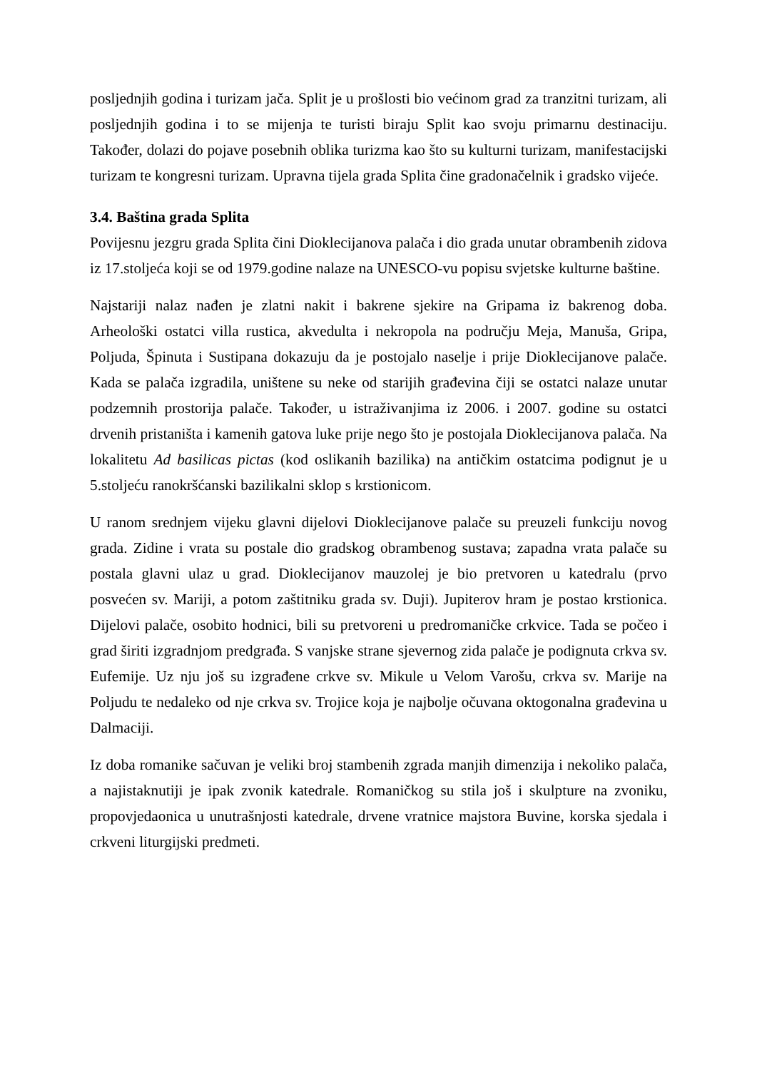posljednjih godina i turizam jača. Split je u prošlosti bio većinom grad za tranzitni turizam, ali posljednjih godina i to se mijenja te turisti biraju Split kao svoju primarnu destinaciju. Također, dolazi do pojave posebnih oblika turizma kao što su kulturni turizam, manifestacijski turizam te kongresni turizam. Upravna tijela grada Splita čine gradonačelnik i gradsko vijeće.
3.4. Baština grada Splita
Povijesnu jezgru grada Splita čini Dioklecijanova palača i dio grada unutar obrambenih zidova iz 17.stoljeća koji se od 1979.godine nalaze na UNESCO-vu popisu svjetske kulturne baštine.
Najstariji nalaz nađen je zlatni nakit i bakrene sjekire na Gripama iz bakrenog doba. Arheološki ostatci villa rustica, akvedulta i nekropola na području Meja, Manuša, Gripa, Poljuda, Špinuta i Sustipana dokazuju da je postojalo naselje i prije Dioklecijanove palače. Kada se palača izgradila, uništene su neke od starijih građevina čiji se ostatci nalaze unutar podzemnih prostorija palače. Također, u istraživanjima iz 2006. i 2007. godine su ostatci drvenih pristaništa i kamenih gatova luke prije nego što je postojala Dioklecijanova palača. Na lokalitetu Ad basilicas pictas (kod oslikanih bazilika) na antičkim ostatcima podignut je u 5.stoljeću ranokršćanski bazilikalni sklop s krstionicom.
U ranom srednjem vijeku glavni dijelovi Dioklecijanove palače su preuzeli funkciju novog grada. Zidine i vrata su postale dio gradskog obrambenog sustava; zapadna vrata palače su postala glavni ulaz u grad. Dioklecijanov mauzolej je bio pretvoren u katedralu (prvo posvećen sv. Mariji, a potom zaštitniku grada sv. Duji). Jupiterov hram je postao krstionica. Dijelovi palače, osobito hodnici, bili su pretvoreni u predromaničke crkvice. Tada se počeo i grad širiti izgradnjom predgrađa. S vanjske strane sjevernog zida palače je podignuta crkva sv. Eufemije. Uz nju još su izgrađene crkve sv. Mikule u Velom Varošu, crkva sv. Marije na Poljudu te nedaleko od nje crkva sv. Trojice koja je najbolje očuvana oktogonalna građevina u Dalmaciji.
Iz doba romanike sačuvan je veliki broj stambenih zgrada manjih dimenzija i nekoliko palača, a najistaknutiji je ipak zvonik katedrale. Romaničkog su stila još i skulpture na zvoniku, propovjedaonica u unutrašnjosti katedrale, drvene vratnice majstora Buvine, korska sjedala i crkveni liturgijski predmeti.